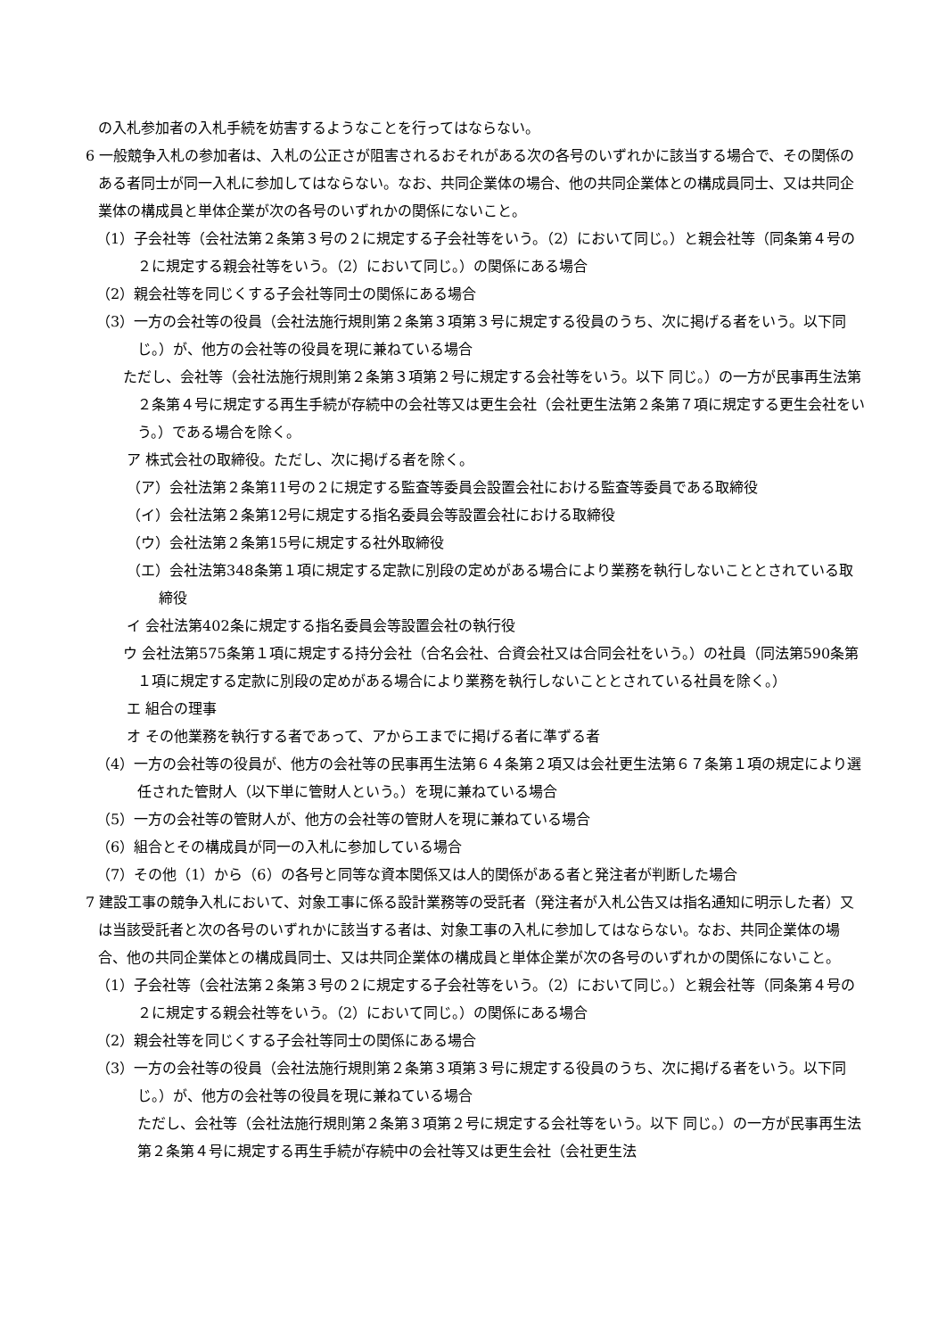の入札参加者の入札手続を妨害するようなことを行ってはならない。
6 一般競争入札の参加者は、入札の公正さが阻害されるおそれがある次の各号のいずれかに該当する場合で、その関係のある者同士が同一入札に参加してはならない。なお、共同企業体の場合、他の共同企業体との構成員同士、又は共同企業体の構成員と単体企業が次の各号のいずれかの関係にないこと。
（1）子会社等（会社法第２条第３号の２に規定する子会社等をいう。（2）において同じ。）と親会社等（同条第４号の２に規定する親会社等をいう。（2）において同じ。）の関係にある場合
（2）親会社等を同じくする子会社等同士の関係にある場合
（3）一方の会社等の役員（会社法施行規則第２条第３項第３号に規定する役員のうち、次に掲げる者をいう。以下同じ。）が、他方の会社等の役員を現に兼ねている場合
ただし、会社等（会社法施行規則第２条第３項第２号に規定する会社等をいう。以下 同じ。）の一方が民事再生法第２条第４号に規定する再生手続が存続中の会社等又は更生会社（会社更生法第２条第７項に規定する更生会社をいう。）である場合を除く。
ア 株式会社の取締役。ただし、次に掲げる者を除く。
（ア）会社法第２条第11号の２に規定する監査等委員会設置会社における監査等委員である取締役
（イ）会社法第２条第12号に規定する指名委員会等設置会社における取締役
（ウ）会社法第２条第15号に規定する社外取締役
（エ）会社法第348条第１項に規定する定款に別段の定めがある場合により業務を執行しないこととされている取締役
イ 会社法第402条に規定する指名委員会等設置会社の執行役
ウ 会社法第575条第１項に規定する持分会社（合名会社、合資会社又は合同会社をいう。）の社員（同法第590条第１項に規定する定款に別段の定めがある場合により業務を執行しないこととされている社員を除く。）
エ 組合の理事
オ その他業務を執行する者であって、アからエまでに掲げる者に準ずる者
（4）一方の会社等の役員が、他方の会社等の民事再生法第６４条第２項又は会社更生法第６７条第１項の規定により選任された管財人（以下単に管財人という。）を現に兼ねている場合
（5）一方の会社等の管財人が、他方の会社等の管財人を現に兼ねている場合
（6）組合とその構成員が同一の入札に参加している場合
（7）その他（1）から（6）の各号と同等な資本関係又は人的関係がある者と発注者が判断した場合
7 建設工事の競争入札において、対象工事に係る設計業務等の受託者（発注者が入札公告又は指名通知に明示した者）又は当該受託者と次の各号のいずれかに該当する者は、対象工事の入札に参加してはならない。なお、共同企業体の場合、他の共同企業体との構成員同士、又は共同企業体の構成員と単体企業が次の各号のいずれかの関係にないこと。
（1）子会社等（会社法第２条第３号の２に規定する子会社等をいう。（2）において同じ。）と親会社等（同条第４号の２に規定する親会社等をいう。（2）において同じ。）の関係にある場合
（2）親会社等を同じくする子会社等同士の関係にある場合
（3）一方の会社等の役員（会社法施行規則第２条第３項第３号に規定する役員のうち、次に掲げる者をいう。以下同じ。）が、他方の会社等の役員を現に兼ねている場合
ただし、会社等（会社法施行規則第２条第３項第２号に規定する会社等をいう。以下 同じ。）の一方が民事再生法第２条第４号に規定する再生手続が存続中の会社等又は更生会社（会社更生法